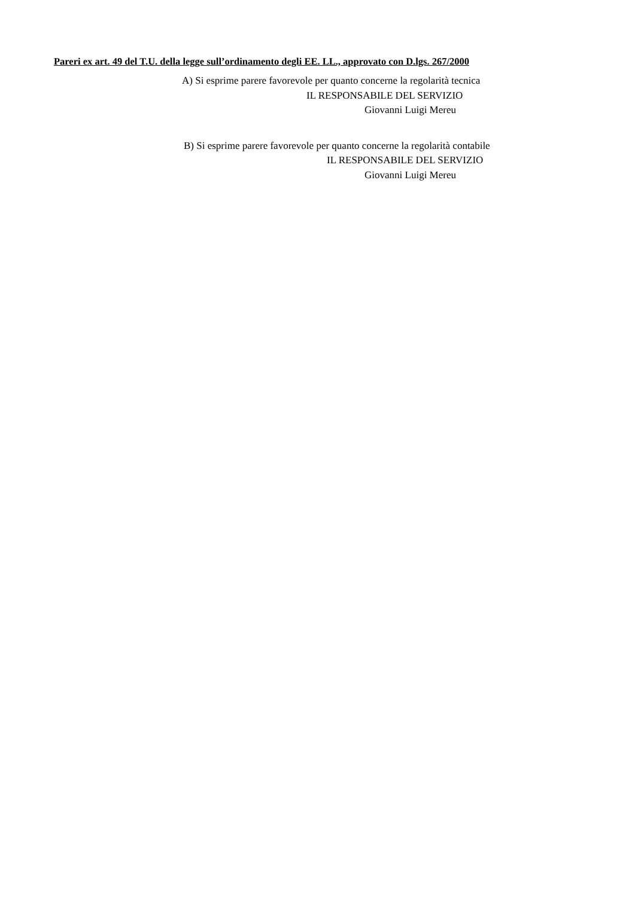Pareri ex art. 49 del T.U. della legge sull’ordinamento degli EE. LL., approvato con D.lgs. 267/2000
A) Si esprime parere favorevole per quanto concerne la regolarità tecnica
IL RESPONSABILE DEL SERVIZIO
Giovanni Luigi Mereu
B) Si esprime parere favorevole per quanto concerne la regolarità contabile
IL RESPONSABILE DEL SERVIZIO
Giovanni Luigi Mereu